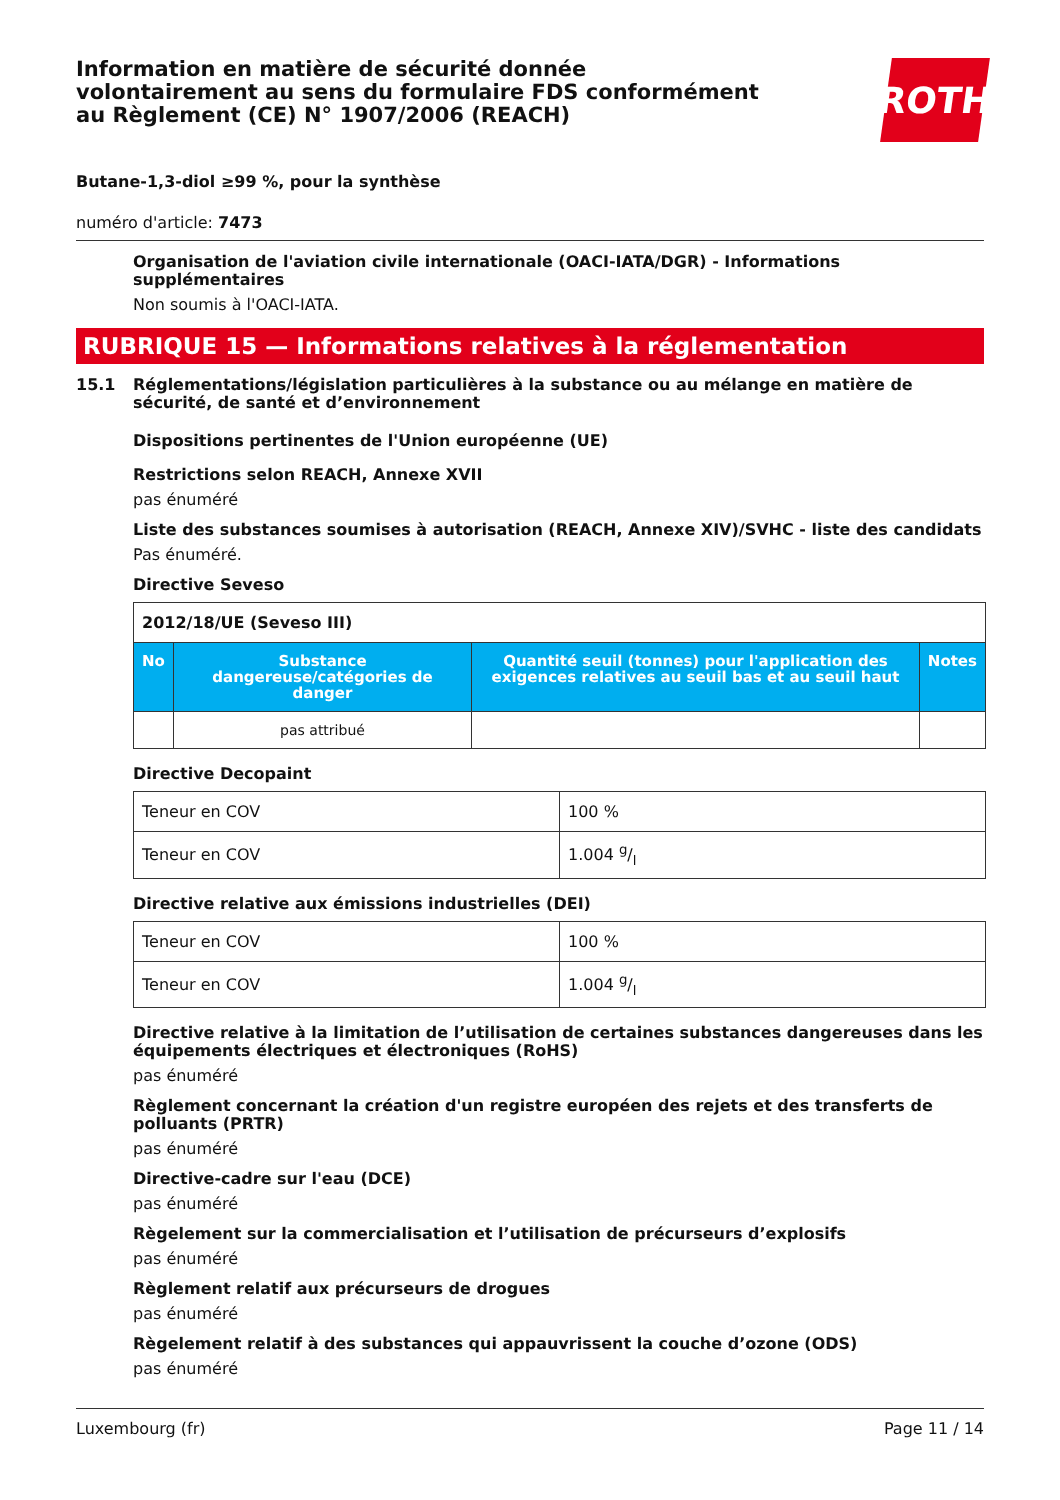Information en matière de sécurité donnée
volontairement au sens du formulaire FDS conformément
au Règlement (CE) N° 1907/2006 (REACH)
ROTH
Butane-1,3-diol ≥99 %, pour la synthèse
numéro d'article: 7473
Organisation de l'aviation civile internationale (OACI-IATA/DGR) - Informations supplémentaires
Non soumis à l'OACI-IATA.
RUBRIQUE 15 — Informations relatives à la réglementation
15.1 Réglementations/législation particulières à la substance ou au mélange en matière de sécurité, de santé et d’environnement
Dispositions pertinentes de l'Union européenne (UE)
Restrictions selon REACH, Annexe XVII
pas énuméré
Liste des substances soumises à autorisation (REACH, Annexe XIV)/SVHC - liste des candidats
Pas énuméré.
Directive Seveso
| 2012/18/UE (Seveso III) | | | |
| No | Substance dangereuse/catégories de danger | Quantité seuil (tonnes) pour l'application des exigences relatives au seuil bas et au seuil haut | Notes |
| | pas attribué | | |
Directive Decopaint
| Teneur en COV | 100 % |
| Teneur en COV | 1.004 g/l |
Directive relative aux émissions industrielles (DEI)
| Teneur en COV | 100 % |
| Teneur en COV | 1.004 g/l |
Directive relative à la limitation de l’utilisation de certaines substances dangereuses dans les équipements électriques et électroniques (RoHS)
pas énuméré
Règlement concernant la création d'un registre européen des rejets et des transferts de polluants (PRTR)
pas énuméré
Directive-cadre sur l'eau (DCE)
pas énuméré
Règelement sur la commercialisation et l’utilisation de précurseurs d’explosifs
pas énuméré
Règlement relatif aux précurseurs de drogues
pas énuméré
Règelement relatif à des substances qui appauvrissent la couche d’ozone (ODS)
pas énuméré
Luxembourg (fr) Page 11 / 14